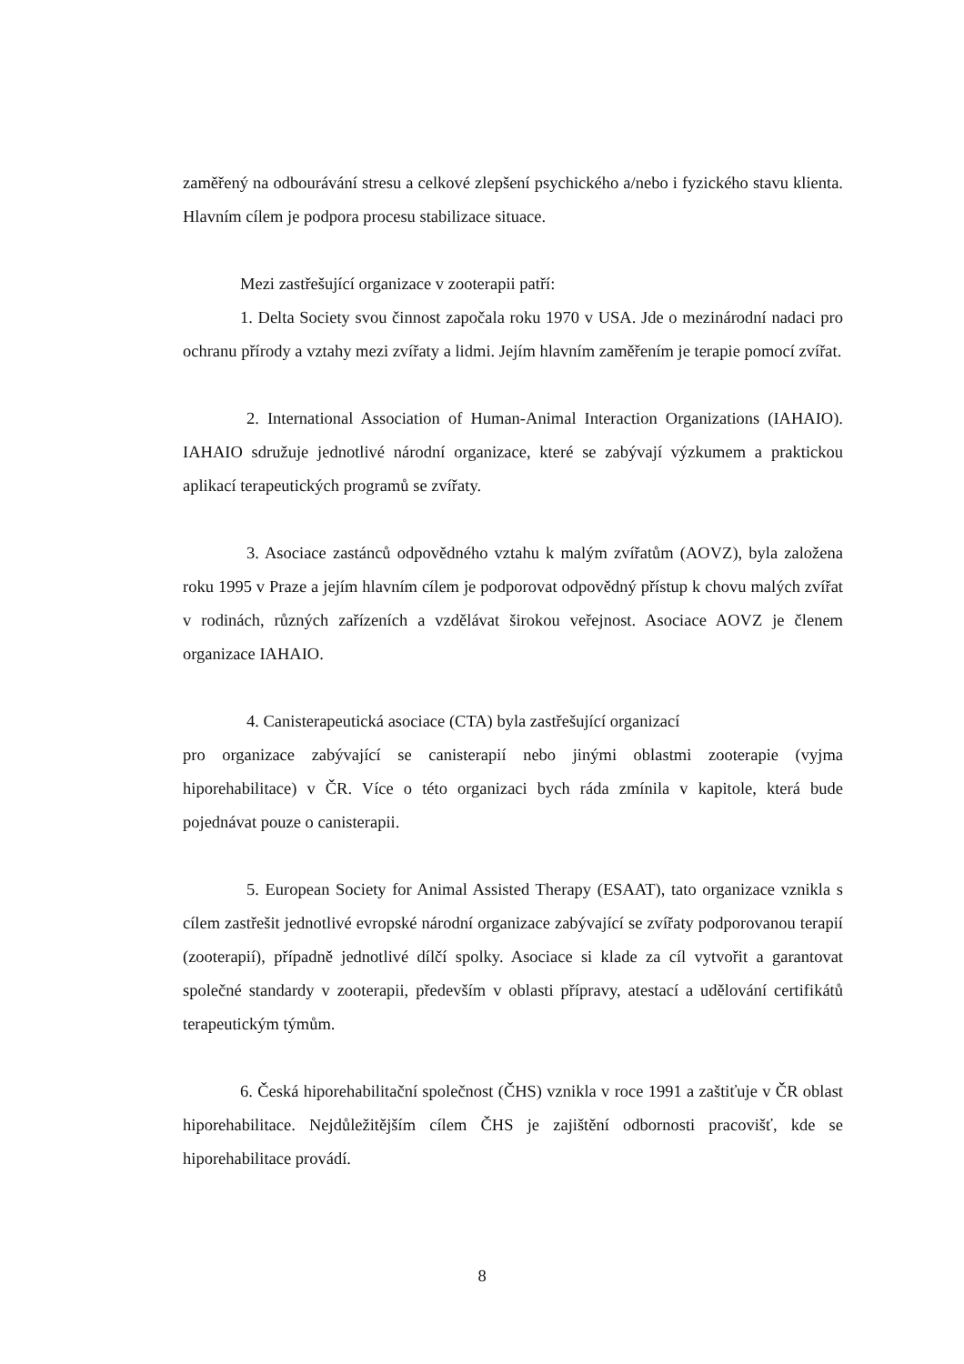zaměřený na odbourávání stresu a celkové zlepšení psychického a/nebo i fyzického stavu klienta. Hlavním cílem je podpora procesu stabilizace situace.
Mezi zastřešující organizace v zooterapii patří:
1. Delta Society svou činnost započala roku 1970 v USA. Jde o mezinárodní nadaci pro ochranu přírody a vztahy mezi zvířaty a lidmi. Jejím hlavním zaměřením je terapie pomocí zvířat.
2. International Association of Human-Animal Interaction Organizations (IAHAIO). IAHAIO sdružuje jednotlivé národní organizace, které se zabývají výzkumem a praktickou aplikací terapeutických programů se zvířaty.
3. Asociace zastánců odpovědného vztahu k malým zvířatům (AOVZ), byla založena roku 1995 v Praze a jejím hlavním cílem je podporovat odpovědný přístup k chovu malých zvířat v rodinách, různých zařízeních a vzdělávat širokou veřejnost. Asociace AOVZ je členem organizace IAHAIO.
4. Canisterapeutická asociace (CTA) byla zastřešující organizací
pro organizace zabývající se canisterapií nebo jinými oblastmi zooterapie (vyjma hiporehabilitace) v ČR. Více o této organizaci bych ráda zmínila v kapitole, která bude pojednávat pouze o canisterapii.
5. European Society for Animal Assisted Therapy (ESAAT), tato organizace vznikla s cílem zastřešit jednotlivé evropské národní organizace zabývající se zvířaty podporovanou terapií (zooterapií), případně jednotlivé dílčí spolky. Asociace si klade za cíl vytvořit a garantovat společné standardy v zooterapii, především v oblasti přípravy, atestací a udělování certifikátů terapeutickým týmům.
6. Česká hiporehabilitační společnost (ČHS) vznikla v roce 1991 a zaštiťuje v ČR oblast hiporehabilitace. Nejdůležitějším cílem ČHS je zajištění odbornosti pracovišť, kde se hiporehabilitace provádí.
8